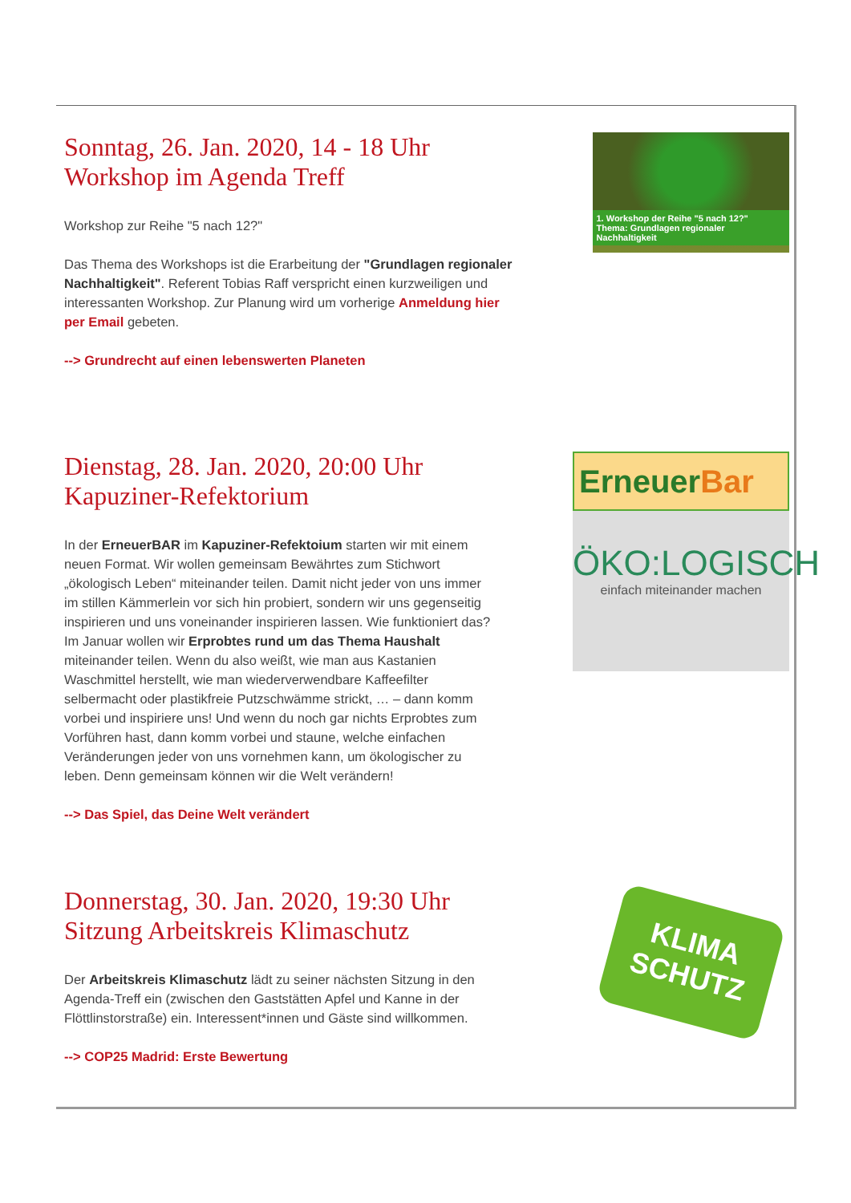Sonntag, 26. Jan. 2020, 14 - 18 Uhr
Workshop im Agenda Treff
Workshop zur Reihe "5 nach 12?"
Das Thema des Workshops ist die Erarbeitung der "Grundlagen regionaler Nachhaltigkeit". Referent Tobias Raff verspricht einen kurzweiligen und interessanten Workshop. Zur Planung wird um vorherige Anmeldung hier per Email gebeten.
--> Grundrecht auf einen lebenswerten Planeten
1. Workshop der Reihe "5 nach 12?"
Thema: Grundlagen regionaler Nachhaltigkeit
Dienstag, 28. Jan. 2020, 20:00 Uhr
Kapuziner-Refektorium
In der ErneuerBAR im Kapuziner-Refektoium starten wir mit einem neuen Format. Wir wollen gemeinsam Bewährtes zum Stichwort „ökologisch Leben“ miteinander teilen. Damit nicht jeder von uns immer im stillen Kämmerlein vor sich hin probiert, sondern wir uns gegenseitig inspirieren und uns voneinander inspirieren lassen. Wie funktioniert das?
Im Januar wollen wir Erprobtes rund um das Thema Haushalt miteinander teilen. Wenn du also weißt, wie man aus Kastanien Waschmittel herstellt, wie man wiederverwendbare Kaffeefilter selbermacht oder plastikfreie Putzschwämme strickt, … – dann komm vorbei und inspiriere uns! Und wenn du noch gar nichts Erprobtes zum Vorführen hast, dann komm vorbei und staune, welche einfachen Veränderungen jeder von uns vornehmen kann, um ökologischer zu leben. Denn gemeinsam können wir die Welt verändern!
--> Das Spiel, das Deine Welt verändert
ErneuerBar
ÖKO:LOGISCH
einfach miteinander machen
Donnerstag, 30. Jan. 2020, 19:30 Uhr
Sitzung Arbeitskreis Klimaschutz
Der Arbeitskreis Klimaschutz lädt zu seiner nächsten Sitzung in den Agenda-Treff ein (zwischen den Gaststätten Apfel und Kanne in der Flöttlinstorstraße) ein. Interessent*innen und Gäste sind willkommen.
--> COP25 Madrid: Erste Bewertung
KLIMA
SCHUTZ